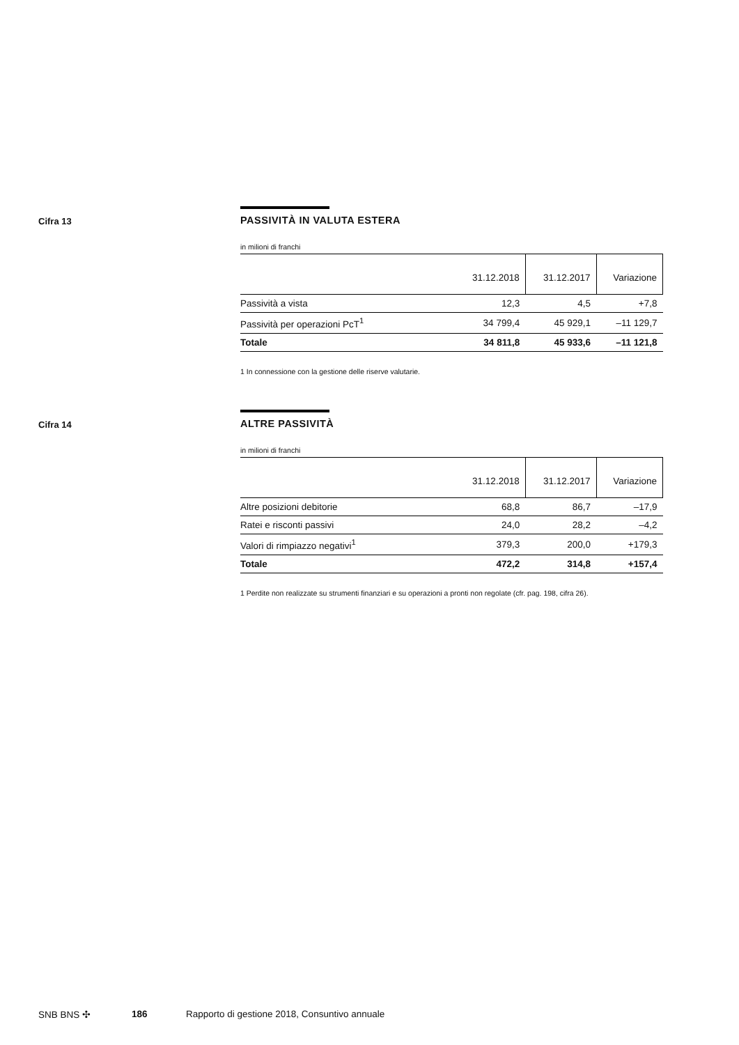Cifra 13
PASSIVITÀ IN VALUTA ESTERA
in milioni di franchi
| | 31.12.2018 | 31.12.2017 | Variazione |
| --- | --- | --- | --- |
| Passività a vista | 12,3 | 4,5 | +7,8 |
| Passività per operazioni PcT<sup>1</sup> | 34 799,4 | 45 929,1 | –11 129,7 |
| Totale | 34 811,8 | 45 933,6 | –11 121,8 |
1 In connessione con la gestione delle riserve valutarie.
Cifra 14
ALTRE PASSIVITÀ
in milioni di franchi
| | 31.12.2018 | 31.12.2017 | Variazione |
| --- | --- | --- | --- |
| Altre posizioni debitorie | 68,8 | 86,7 | –17,9 |
| Ratei e risconti passivi | 24,0 | 28,2 | –4,2 |
| Valori di rimpiazzo negativi<sup>1</sup> | 379,3 | 200,0 | +179,3 |
| Totale | 472,2 | 314,8 | +157,4 |
1 Perdite non realizzate su strumenti finanziari e su operazioni a pronti non regolate (cfr. pag. 198, cifra 26).
SNB BNS ✣ 186 Rapporto di gestione 2018, Consuntivo annuale